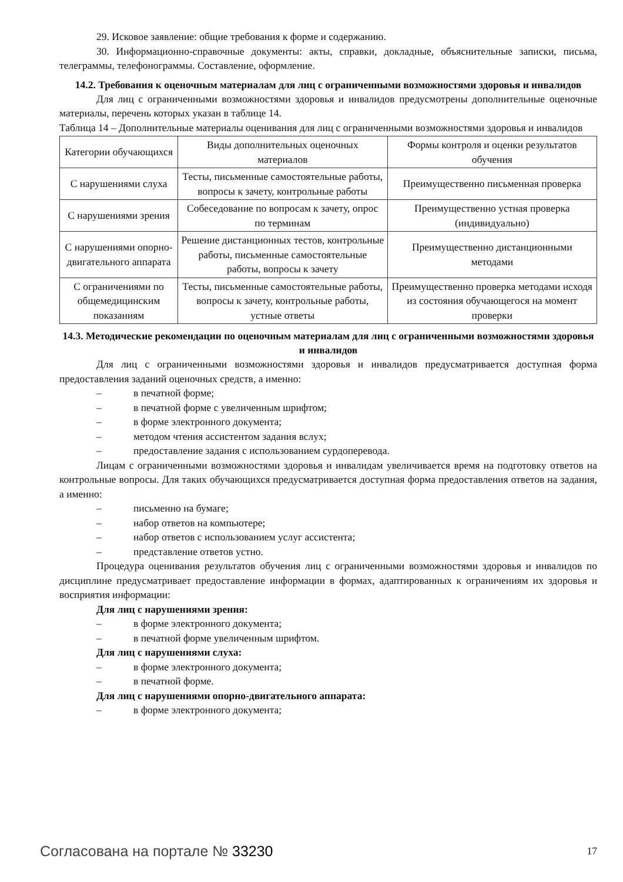29. Исковое заявление: общие требования к форме и содержанию.
30. Информационно-справочные документы: акты, справки, докладные, объяснительные записки, письма, телеграммы, телефонограммы. Составление, оформление.
14.2. Требования к оценочным материалам для лиц с ограниченными возможностями здоровья и инвалидов
Для лиц с ограниченными возможностями здоровья и инвалидов предусмотрены дополнительные оценочные материалы, перечень которых указан в таблице 14.
Таблица 14 – Дополнительные материалы оценивания для лиц с ограниченными возможностями здоровья и инвалидов
| Категории обучающихся | Виды дополнительных оценочных материалов | Формы контроля и оценки результатов обучения |
| С нарушениями слуха | Тесты, письменные самостоятельные работы, вопросы к зачету, контрольные работы | Преимущественно письменная проверка |
| С нарушениями зрения | Собеседование по вопросам к зачету, опрос по терминам | Преимущественно устная проверка (индивидуально) |
| С нарушениями опорно-двигательного аппарата | Решение дистанционных тестов, контрольные работы, письменные самостоятельные работы, вопросы к зачету | Преимущественно дистанционными методами |
| С ограничениями по общемедицинским показаниям | Тесты, письменные самостоятельные работы, вопросы к зачету, контрольные работы, устные ответы | Преимущественно проверка методами исходя из состояния обучающегося на момент проверки |
14.3. Методические рекомендации по оценочным материалам для лиц с ограниченными возможностями здоровья и инвалидов
Для лиц с ограниченными возможностями здоровья и инвалидов предусматривается доступная форма предоставления заданий оценочных средств, а именно:
– в печатной форме;
– в печатной форме с увеличенным шрифтом;
– в форме электронного документа;
– методом чтения ассистентом задания вслух;
– предоставление задания с использованием сурдоперевода.
Лицам с ограниченными возможностями здоровья и инвалидам увеличивается время на подготовку ответов на контрольные вопросы. Для таких обучающихся предусматривается доступная форма предоставления ответов на задания, а именно:
– письменно на бумаге;
– набор ответов на компьютере;
– набор ответов с использованием услуг ассистента;
– представление ответов устно.
Процедура оценивания результатов обучения лиц с ограниченными возможностями здоровья и инвалидов по дисциплине предусматривает предоставление информации в формах, адаптированных к ограничениям их здоровья и восприятия информации:
Для лиц с нарушениями зрения:
– в форме электронного документа;
– в печатной форме увеличенным шрифтом.
Для лиц с нарушениями слуха:
– в форме электронного документа;
– в печатной форме.
Для лиц с нарушениями опорно-двигательного аппарата:
– в форме электронного документа;
Согласована на портале № 33230
17